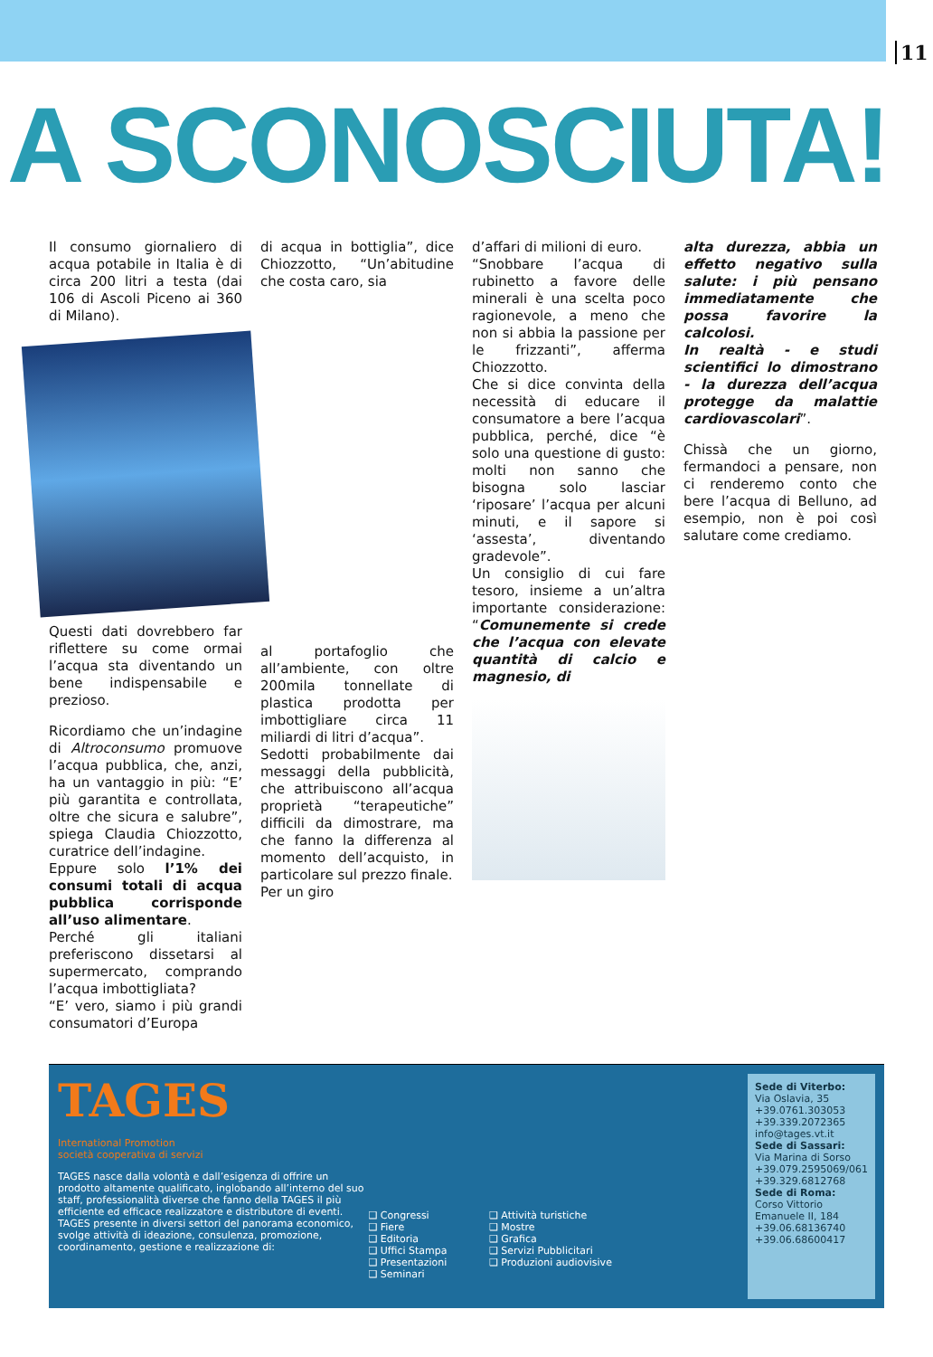11
A SCONOSCIUTA!
Il consumo giornaliero di acqua potabile in Italia è di circa 200 litri a testa (dai 106 di Ascoli Piceno ai 360 di Milano).
Questi dati dovrebbero far riflettere su come ormai l’acqua sta diventando un bene indispensabile e prezioso.
Ricordiamo che un’indagine di Altroconsumo promuove l’acqua pubblica, che, anzi, ha un vantaggio in più: “E’ più garantita e controllata, oltre che sicura e salubre”, spiega Claudia Chiozzotto, curatrice dell’indagine.
Eppure solo l’1% dei consumi totali di acqua pubblica corrisponde all’uso alimentare.
Perché gli italiani preferiscono dissetarsi al supermercato, comprando l’acqua imbottigliata?
“E’ vero, siamo i più grandi consumatori d’Europa
di acqua in bottiglia”, dice Chiozzotto, “Un’abitudine che costa caro, sia
al portafoglio che all’ambiente, con oltre 200mila tonnellate di plastica prodotta per imbottigliare circa 11 miliardi di litri d’acqua”.
Sedotti probabilmente dai messaggi della pubblicità, che attribuiscono all’acqua proprietà “terapeutiche” difficili da dimostrare, ma che fanno la differenza al momento dell’acquisto, in particolare sul prezzo finale.
Per un giro
d’affari di milioni di euro.
“Snobbare l’acqua di rubinetto a favore delle minerali è una scelta poco ragionevole, a meno che non si abbia la passione per le frizzanti”, afferma Chiozzotto.
Che si dice convinta della necessità di educare il consumatore a bere l’acqua pubblica, perché, dice “è solo una questione di gusto: molti non sanno che bisogna solo lasciar ‘riposare’ l’acqua per alcuni minuti, e il sapore si ‘assesta’, diventando gradevole”.
Un consiglio di cui fare tesoro, insieme a un’altra importante considerazione: “Comunemente si crede che l’acqua con elevate quantità di calcio e magnesio, di
alta durezza, abbia un effetto negativo sulla salute: i più pensano immediatamente che possa favorire la calcolosi.
In realtà - e studi scientifici lo dimostrano - la durezza dell’acqua protegge da malattie cardiovascolari”.
Chissà che un giorno, fermandoci a pensare, non ci renderemo conto che bere l’acqua di Belluno, ad esempio, non è poi così salutare come crediamo.
TAGES
International Promotion
società cooperativa di servizi
TAGES nasce dalla volontà e dall’esigenza di offrire un prodotto altamente qualificato, inglobando all’interno del suo staff, professionalità diverse che fanno della TAGES il più efficiente ed efficace realizzatore e distributore di eventi.
TAGES presente in diversi settori del panorama economico, svolge attività di ideazione, consulenza, promozione, coordinamento, gestione e realizzazione di:
❑ Congressi
❑ Fiere
❑ Editoria
❑ Uffici Stampa
❑ Presentazioni
❑ Seminari
❑ Attività turistiche
❑ Mostre
❑ Grafica
❑ Servizi Pubblicitari
❑ Produzioni audiovisive
Sede di Viterbo:
Via Oslavia, 35
+39.0761.303053
+39.339.2072365
info@tages.vt.it
Sede di Sassari:
Via Marina di Sorso
+39.079.2595069/061
+39.329.6812768
Sede di Roma:
Corso Vittorio Emanuele II, 184
+39.06.68136740
+39.06.68600417